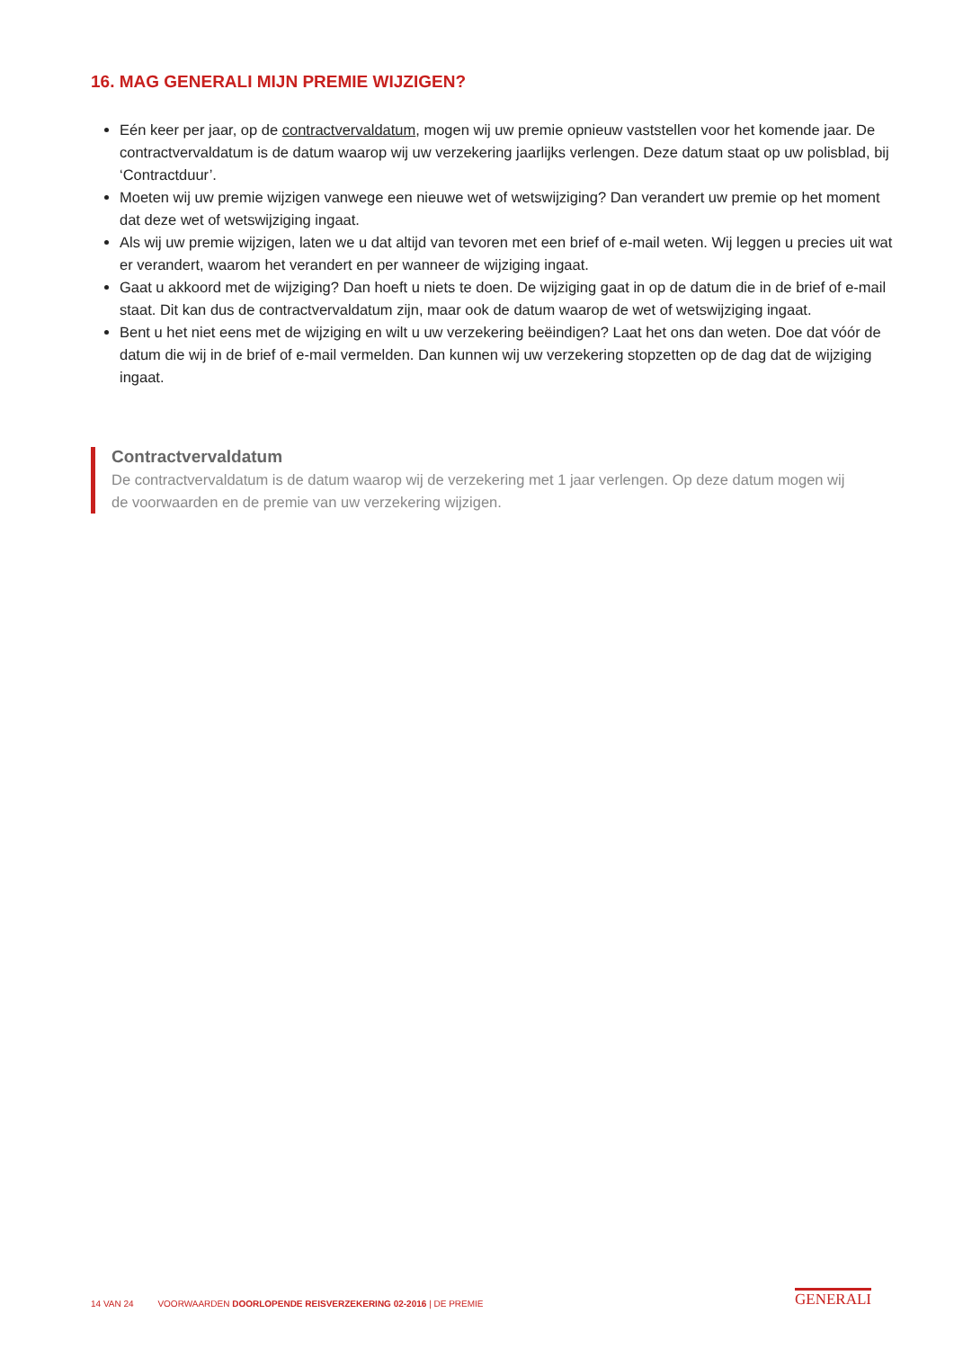16. MAG GENERALI MIJN PREMIE WIJZIGEN?
Eén keer per jaar, op de contractvervaldatum, mogen wij uw premie opnieuw vaststellen voor het komende jaar. De contractvervaldatum is de datum waarop wij uw verzekering jaarlijks verlengen. Deze datum staat op uw polisblad, bij ‘Contractduur’.
Moeten wij uw premie wijzigen vanwege een nieuwe wet of wetswijziging? Dan verandert uw premie op het moment dat deze wet of wetswijziging ingaat.
Als wij uw premie wijzigen, laten we u dat altijd van tevoren met een brief of e-mail weten. Wij leggen u precies uit wat er verandert, waarom het verandert en per wanneer de wijziging ingaat.
Gaat u akkoord met de wijziging? Dan hoeft u niets te doen. De wijziging gaat in op de datum die in de brief of e-mail staat. Dit kan dus de contractvervaldatum zijn, maar ook de datum waarop de wet of wetswijziging ingaat.
Bent u het niet eens met de wijziging en wilt u uw verzekering beëindigen? Laat het ons dan weten. Doe dat vóór de datum die wij in de brief of e-mail vermelden. Dan kunnen wij uw verzekering stopzetten op de dag dat de wijziging ingaat.
Contractvervaldatum
De contractvervaldatum is de datum waarop wij de verzekering met 1 jaar verlengen. Op deze datum mogen wij de voorwaarden en de premie van uw verzekering wijzigen.
14 VAN 24 VOORWAARDEN DOORLOPENDE REISVERZEKERING 02-2016 | DE PREMIE
GENERALI